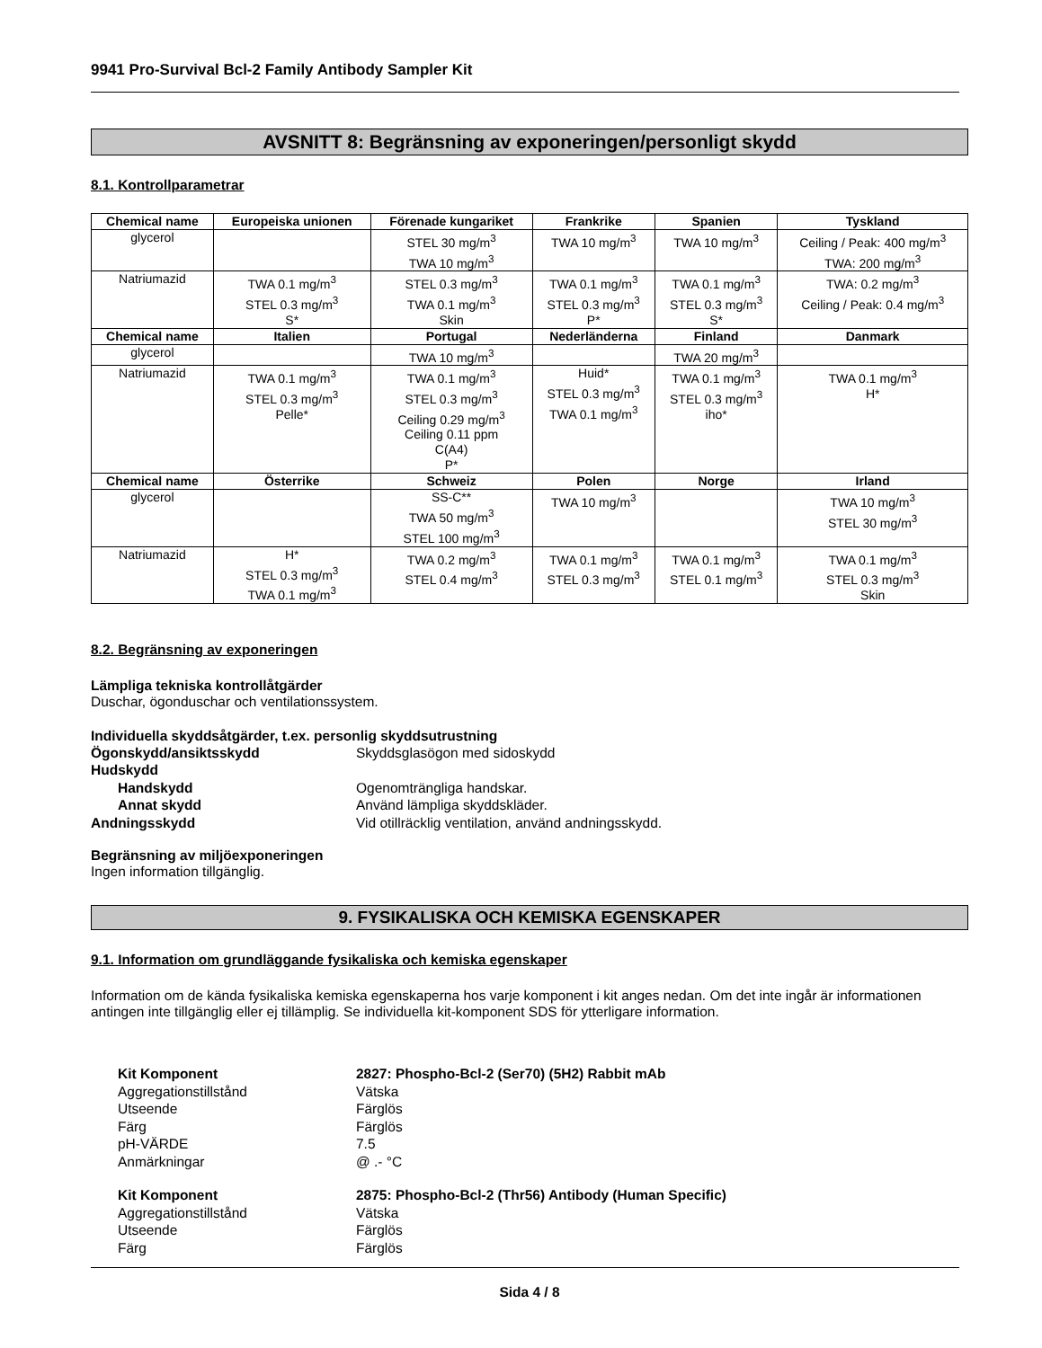9941 Pro-Survival Bcl-2 Family Antibody Sampler Kit
AVSNITT 8: Begränsning av exponeringen/personligt skydd
8.1. Kontrollparametrar
| Chemical name | Europeiska unionen | Förenade kungariket | Frankrike | Spanien | Tyskland |
| --- | --- | --- | --- | --- | --- |
| glycerol | | STEL 30 mg/m<sup>3</sup> TWA 10 mg/m<sup>3</sup> | TWA 10 mg/m<sup>3</sup> | TWA 10 mg/m<sup>3</sup> | Ceiling / Peak: 400 mg/m<sup>3</sup> TWA: 200 mg/m<sup>3</sup> |
| Natriumazid | TWA 0.1 mg/m<sup>3</sup> STEL 0.3 mg/m<sup>3</sup> S* | STEL 0.3 mg/m<sup>3</sup> TWA 0.1 mg/m<sup>3</sup> Skin | TWA 0.1 mg/m<sup>3</sup> STEL 0.3 mg/m<sup>3</sup> P* | TWA 0.1 mg/m<sup>3</sup> STEL 0.3 mg/m<sup>3</sup> S* | TWA: 0.2 mg/m<sup>3</sup> Ceiling / Peak: 0.4 mg/m<sup>3</sup> |
| Chemical name | Italien | Portugal | Nederländerna | Finland | Danmark |
| glycerol | | TWA 10 mg/m<sup>3</sup> | | TWA 20 mg/m<sup>3</sup> | |
| Natriumazid | TWA 0.1 mg/m<sup>3</sup> STEL 0.3 mg/m<sup>3</sup> Pelle* | TWA 0.1 mg/m<sup>3</sup> STEL 0.3 mg/m<sup>3</sup> Ceiling 0.29 mg/m<sup>3</sup> Ceiling 0.11 ppm C(A4) P* | Huid* STEL 0.3 mg/m<sup>3</sup> TWA 0.1 mg/m<sup>3</sup> | TWA 0.1 mg/m<sup>3</sup> STEL 0.3 mg/m<sup>3</sup> iho* | TWA 0.1 mg/m<sup>3</sup> H* |
| Chemical name | Österrike | Schweiz | Polen | Norge | Irland |
| glycerol | | SS-C** TWA 50 mg/m<sup>3</sup> STEL 100 mg/m<sup>3</sup> | TWA 10 mg/m<sup>3</sup> | | TWA 10 mg/m<sup>3</sup> STEL 30 mg/m<sup>3</sup> |
| Natriumazid | H* STEL 0.3 mg/m<sup>3</sup> TWA 0.1 mg/m<sup>3</sup> | TWA 0.2 mg/m<sup>3</sup> STEL 0.4 mg/m<sup>3</sup> | TWA 0.1 mg/m<sup>3</sup> STEL 0.3 mg/m<sup>3</sup> | TWA 0.1 mg/m<sup>3</sup> STEL 0.1 mg/m<sup>3</sup> | TWA 0.1 mg/m<sup>3</sup> STEL 0.3 mg/m<sup>3</sup> Skin |
8.2. Begränsning av exponeringen
Lämpliga tekniska kontrollåtgärder
Duschar, ögonduschar och ventilationssystem.
Individuella skyddsåtgärder, t.ex. personlig skyddsutrustning
Ögonskydd/ansiktsskydd Skyddsglasögon med sidoskydd Hudskydd Handskydd Ogenomträngliga handskar. Annat skydd Använd lämpliga skyddskläder. Andningsskydd Vid otillräcklig ventilation, använd andningsskydd.
Begränsning av miljöexponeringen
Ingen information tillgänglig.
9. FYSIKALISKA OCH KEMISKA EGENSKAPER
9.1. Information om grundläggande fysikaliska och kemiska egenskaper
Information om de kända fysikaliska kemiska egenskaperna hos varje komponent i kit anges nedan. Om det inte ingår är informationen antingen inte tillgänglig eller ej tillämplig. Se individuella kit-komponent SDS för ytterligare information.
Kit Komponent 2827: Phospho-Bcl-2 (Ser70) (5H2) Rabbit mAb Aggregationstillstånd Vätska Utseende Färglös Färg Färglös pH-VÄRDE 7.5 Anmärkningar @ .- °C
Kit Komponent 2875: Phospho-Bcl-2 (Thr56) Antibody (Human Specific) Aggregationstillstånd Vätska Utseende Färglös Färg Färglös
Sida 4 / 8